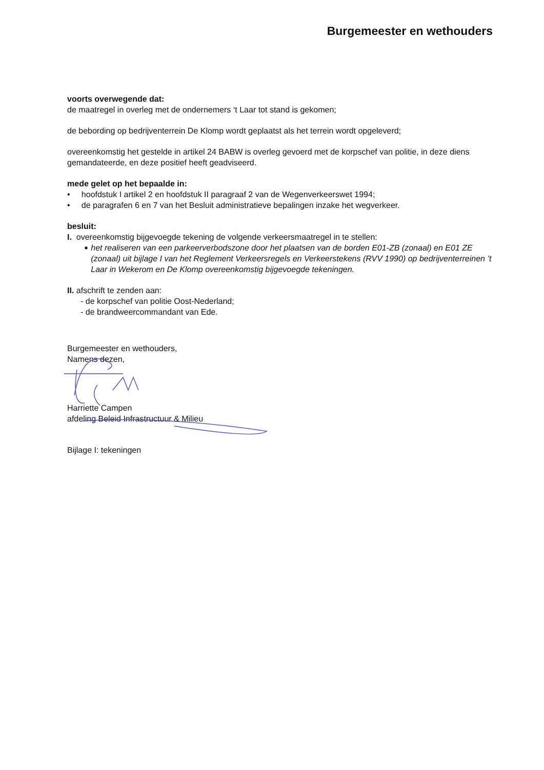Burgemeester en wethouders
voorts overwegende dat:
de maatregel in overleg met de ondernemers ‘t Laar tot stand is gekomen;
de bebording op bedrijventerrein De Klomp wordt geplaatst als het terrein wordt opgeleverd;
overeenkomstig het gestelde in artikel 24 BABW is overleg gevoerd met de korpschef van politie, in deze diens gemandateerde, en deze positief heeft geadviseerd.
mede gelet op het bepaalde in:
• hoofdstuk I artikel 2 en hoofdstuk II paragraaf 2 van de Wegenverkeerswet 1994;
• de paragrafen 6 en 7 van het Besluit administratieve bepalingen inzake het wegverkeer.
besluit:
I. overeenkomstig bijgevoegde tekening de volgende verkeersmaatregel in te stellen:
■ het realiseren van een parkeerverbodszone door het plaatsen van de borden E01-ZB (zonaal) en E01 ZE (zonaal) uit bijlage I van het Reglement Verkeersregels en Verkeerstekens (RVV 1990) op bedrijventerreinen ’t Laar in Wekerom en De Klomp overeenkomstig bijgevoegde tekeningen.
II. afschrift te zenden aan:
- de korpschef van politie Oost-Nederland;
- de brandweercommandant van Ede.
Burgemeester en wethouders,
Namens dezen,
Harriette Campen
afdeling Beleid Infrastructuur & Milieu
Bijlage I: tekeningen